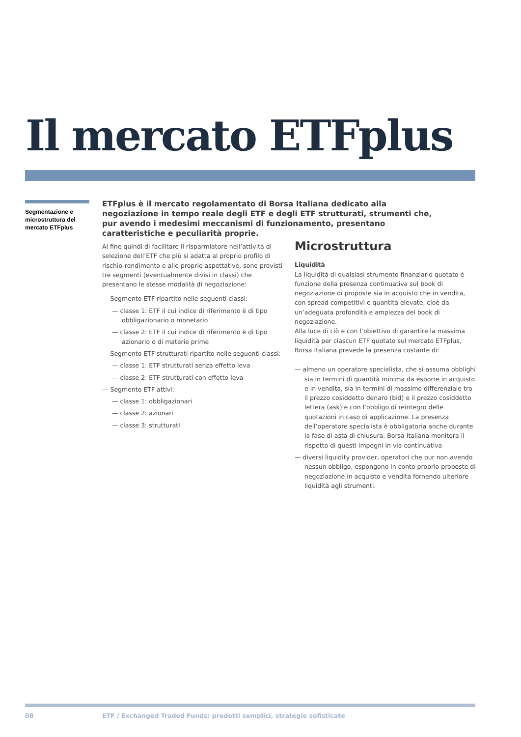Il mercato ETFplus
Segmentazione e microstruttura del mercato ETFplus
ETFplus è il mercato regolamentato di Borsa Italiana dedicato alla negoziazione in tempo reale degli ETF e degli ETF strutturati, strumenti che, pur avendo i medesimi meccanismi di funzionamento, presentano caratteristiche e peculiarità proprie.
Al fine quindi di facilitare il risparmiatore nell’attività di selezione dell’ETF che più si adatta al proprio profilo di rischio-rendimento e alle proprie aspettative, sono previsti tre segmenti (eventualmente divisi in classi) che presentano le stesse modalità di negoziazione:
— Segmento ETF ripartito nelle seguenti classi:
— classe 1: ETF il cui indice di riferimento è di tipo obbligazionario o monetario
— classe 2: ETF il cui indice di riferimento è di tipo azionario o di materie prime
— Segmento ETF strutturati ripartito nelle seguenti classi:
— classe 1: ETF strutturati senza effetto leva
— classe 2: ETF strutturati con effetto leva
— Segmento ETF attivi:
— classe 1: obbligazionari
— classe 2: azionari
— classe 3: strutturati
Microstruttura
Liquidità
La liquidità di qualsiasi strumento finanziario quotato è funzione della presenza continuativa sul book di negoziazione di proposte sia in acquisto che in vendita, con spread competitivi e quantità elevate, cioè da un’adeguata profondità e ampiezza del book di negoziazione.
Alla luce di ciò e con l’obiettivo di garantire la massima liquidità per ciascun ETF quotato sul mercato ETFplus, Borsa Italiana prevede la presenza costante di:
— almeno un operatore specialista, che si assuma obblighi sia in termini di quantità minima da esporre in acquisto e in vendita, sia in termini di massimo differenziale tra il prezzo cosiddetto denaro (bid) e il prezzo cosiddetto lettera (ask) e con l’obbligo di reintegro delle quotazioni in caso di applicazione. La presenza dell’operatore specialista è obbligatoria anche durante la fase di asta di chiusura. Borsa Italiana monitora il rispetto di questi impegni in via continuativa
— diversi liquidity provider, operatori che pur non avendo nessun obbligo, espongono in conto proprio proposte di negoziazione in acquisto e vendita fornendo ulteriore liquidità agli strumenti.
08
ETF / Exchanged Traded Funds: prodotti semplici, strategie sofisticate